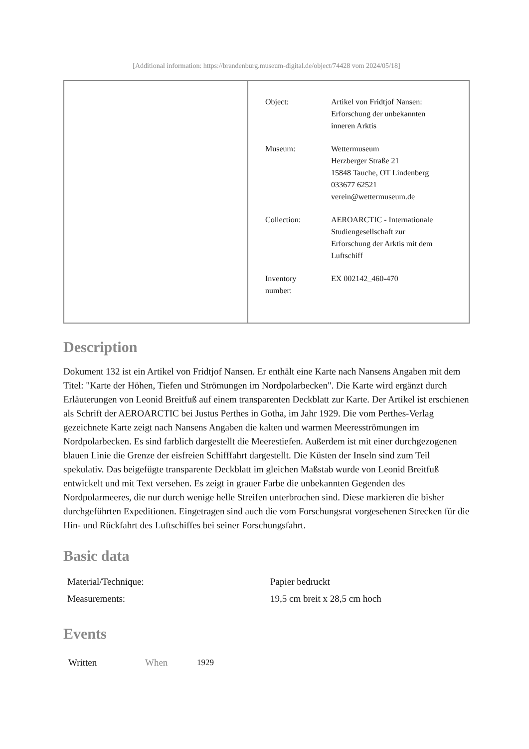[Additional information: https://brandenburg.museum-digital.de/object/74428 vom 2024/05/18]
| | / Object: / Artikel von Fridtjof Nansen: Erforschung der unbekannten inneren Arktis / / Museum: / Wettermuseum Herzberger Straße 21 15848 Tauche, OT Lindenberg 033677 62521 verein@wettermuseum.de / / Collection: / AEROARCTIC - Internationale Studiengesellschaft zur Erforschung der Arktis mit dem Luftschiff / / Inventory number: / EX 002142_460-470 / |
Description
Dokument 132 ist ein Artikel von Fridtjof Nansen. Er enthält eine Karte nach Nansens Angaben mit dem Titel: "Karte der Höhen, Tiefen und Strömungen im Nordpolarbecken". Die Karte wird ergänzt durch Erläuterungen von Leonid Breitfuß auf einem transparenten Deckblatt zur Karte. Der Artikel ist erschienen als Schrift der AEROARCTIC bei Justus Perthes in Gotha, im Jahr 1929. Die vom Perthes-Verlag gezeichnete Karte zeigt nach Nansens Angaben die kalten und warmen Meeresströmungen im Nordpolarbecken. Es sind farblich dargestellt die Meerestiefen. Außerdem ist mit einer durchgezogenen blauen Linie die Grenze der eisfreien Schifffahrt dargestellt. Die Küsten der Inseln sind zum Teil spekulativ. Das beigefügte transparente Deckblatt im gleichen Maßstab wurde von Leonid Breitfuß entwickelt und mit Text versehen. Es zeigt in grauer Farbe die unbekannten Gegenden des Nordpolarmeeres, die nur durch wenige helle Streifen unterbrochen sind. Diese markieren die bisher durchgeführten Expeditionen. Eingetragen sind auch die vom Forschungsrat vorgesehenen Strecken für die Hin- und Rückfahrt des Luftschiffes bei seiner Forschungsfahrt.
Basic data
| Material/Technique: | Papier bedruckt |
| Measurements: | 19,5 cm breit x 28,5 cm hoch |
Events
| Written | When | 1929 |